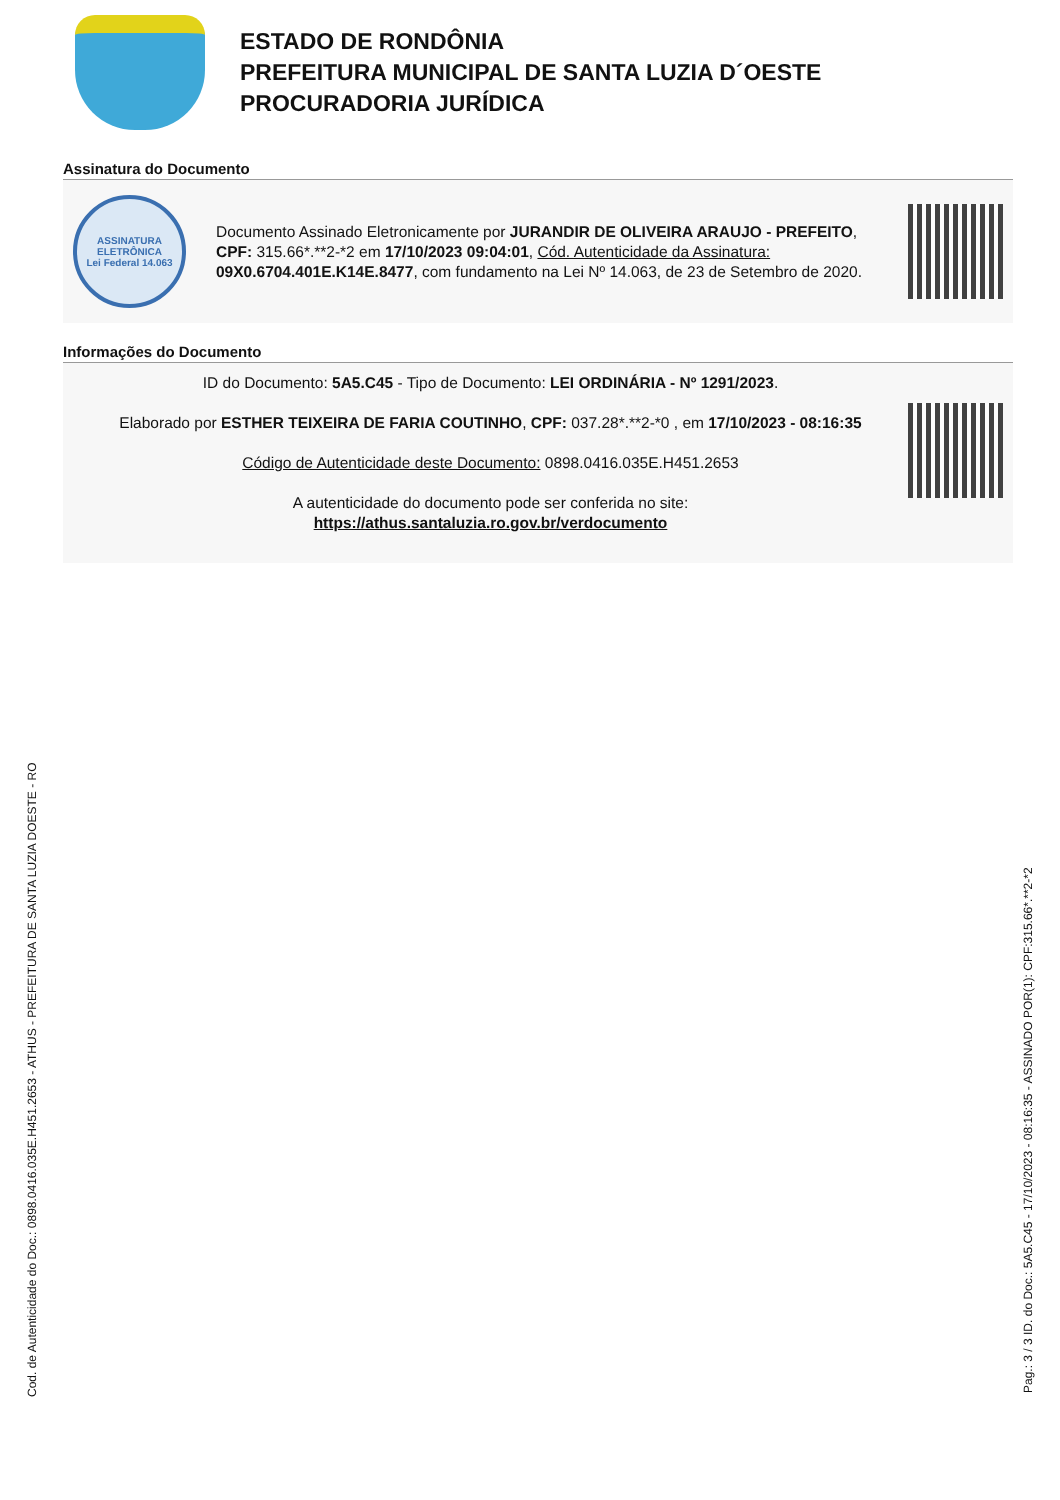ESTADO DE RONDÔNIA
PREFEITURA MUNICIPAL DE SANTA LUZIA D´OESTE
PROCURADORIA JURÍDICA
Assinatura do Documento
ASSINATURA ELETRÔNICA
Lei Federal 14.063
Documento Assinado Eletronicamente por JURANDIR DE OLIVEIRA ARAUJO - PREFEITO, CPF: 315.66*.**2-*2 em 17/10/2023 09:04:01, Cód. Autenticidade da Assinatura: 09X0.6704.401E.K14E.8477, com fundamento na Lei Nº 14.063, de 23 de Setembro de 2020.
Informações do Documento
ID do Documento: 5A5.C45 - Tipo de Documento: LEI ORDINÁRIA - Nº 1291/2023.
Elaborado por ESTHER TEIXEIRA DE FARIA COUTINHO, CPF: 037.28*.**2-*0 , em 17/10/2023 - 08:16:35
Código de Autenticidade deste Documento: 0898.0416.035E.H451.2653
A autenticidade do documento pode ser conferida no site:
https://athus.santaluzia.ro.gov.br/verdocumento
Cod. de Autenticidade do Doc.: 0898.0416.035E.H451.2653 - ATHUS - PREFEITURA DE SANTA LUZIA DOESTE - RO
Pag.: 3 / 3 ID. do Doc.: 5A5.C45 - 17/10/2023 - 08:16:35 - ASSINADO POR(1): CPF:315.66*.**2-*2